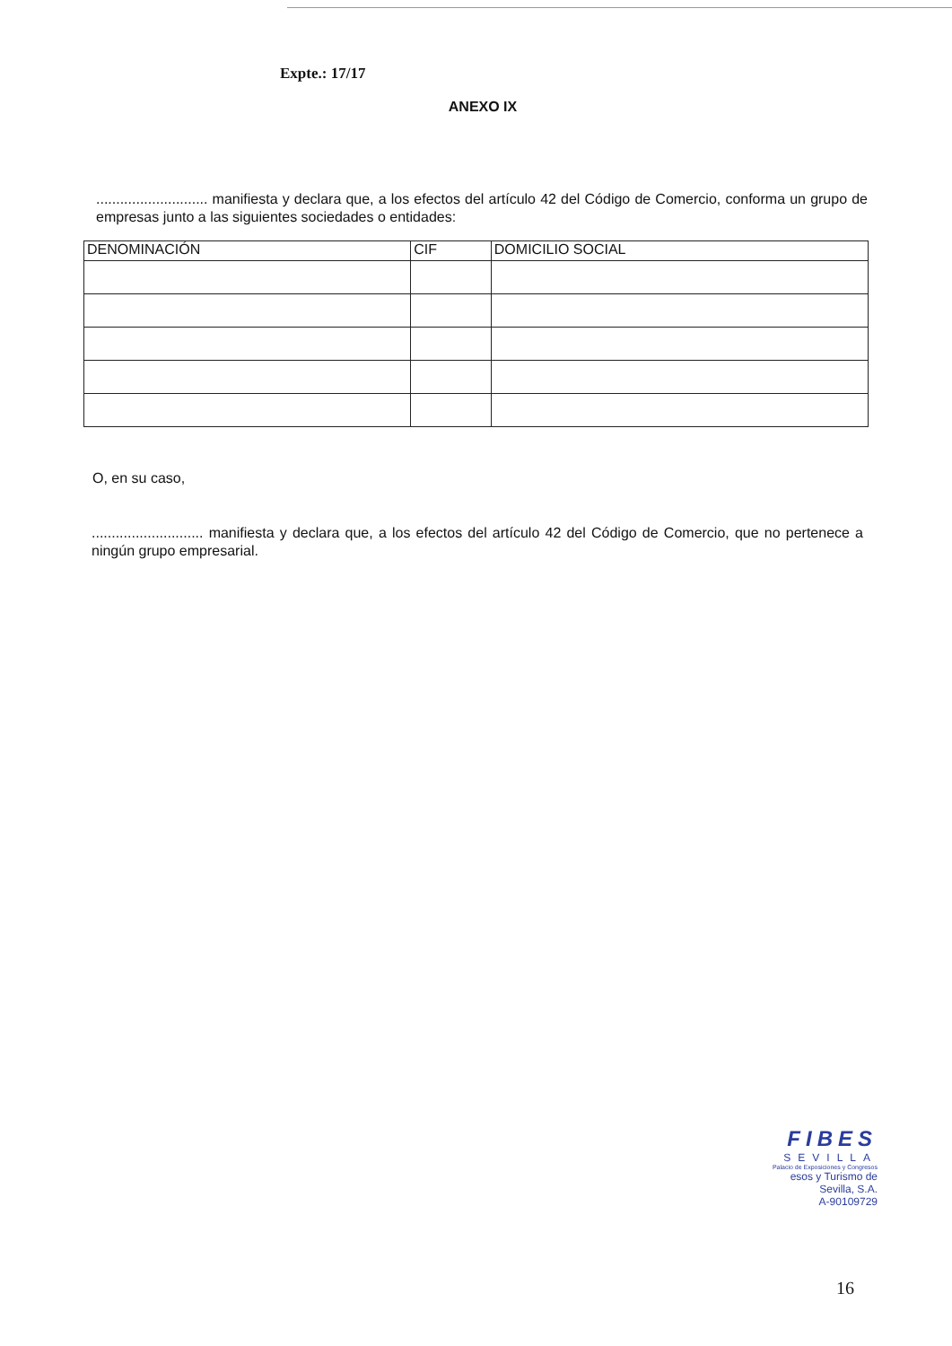Expte.: 17/17
ANEXO IX
............................ manifiesta y declara que, a los efectos del artículo 42 del Código de Comercio, conforma un grupo de empresas junto a las siguientes sociedades o entidades:
| DENOMINACIÓN | CIF | DOMICILIO SOCIAL |
| --- | --- | --- |
O, en su caso,
............................ manifiesta y declara que, a los efectos del artículo 42 del Código de Comercio, que no pertenece a ningún grupo empresarial.
FIBES
SEVILLA
Palacio de Exposiciones y Congresos
esos y Turismo de Sevilla, S.A.
A-90109729
16